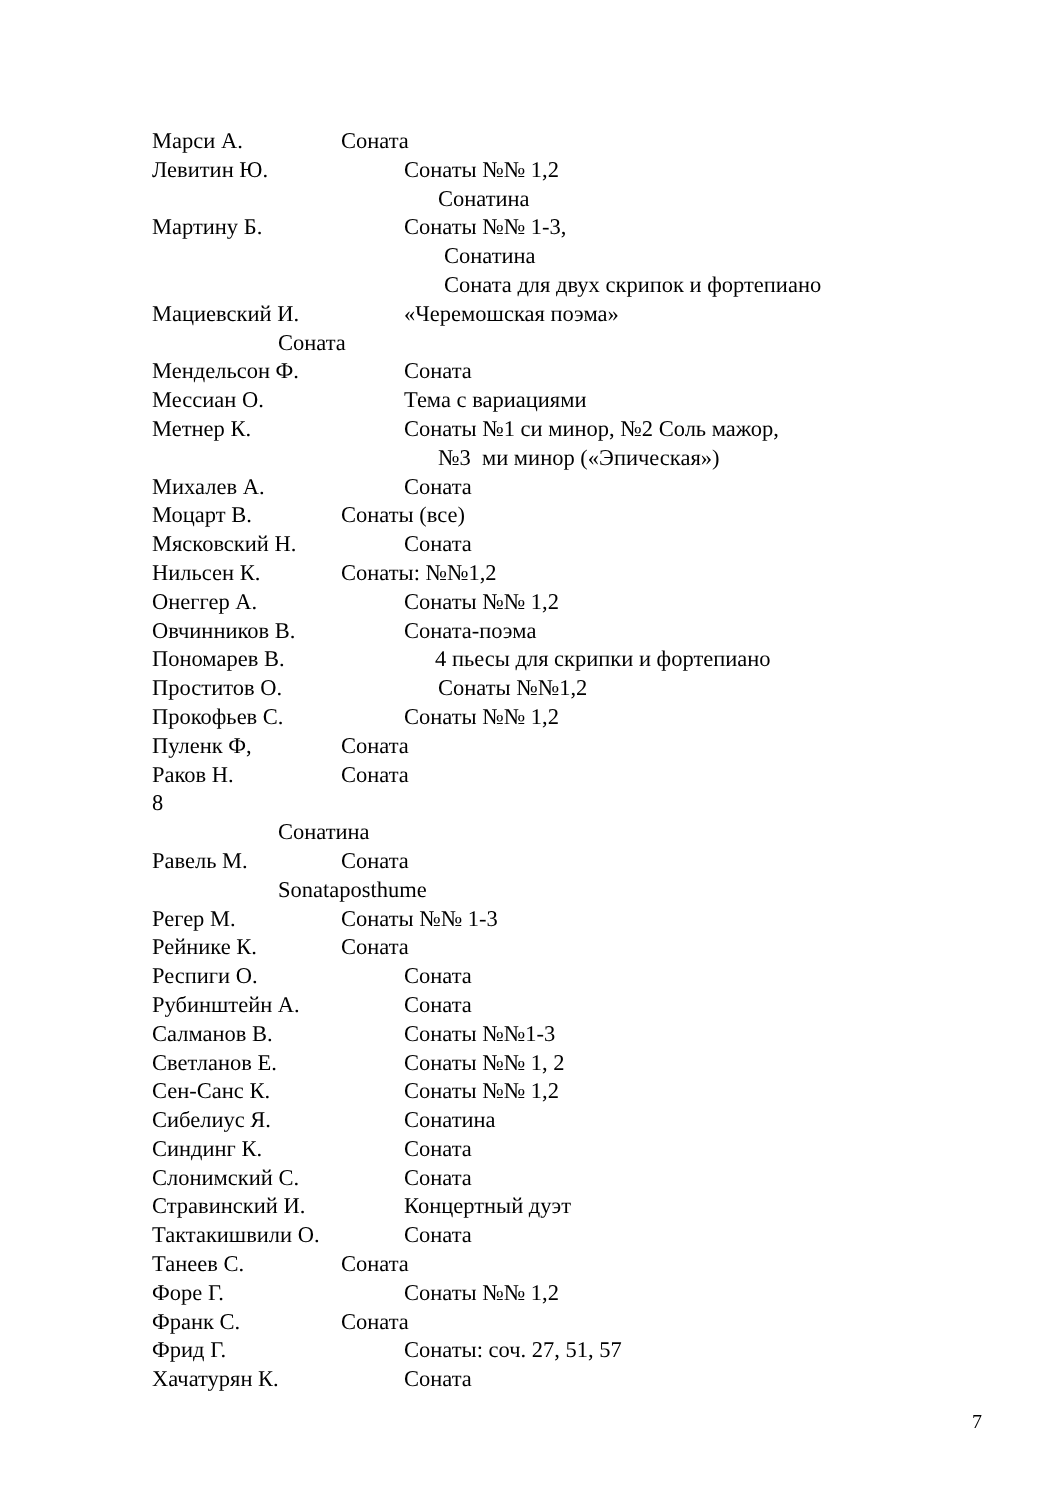Марси А. Соната
Левитин Ю. Сонаты №№ 1,2
Сонатина
Мартину Б. Сонаты №№ 1-3,
Сонатина
Соната для двух скрипок и фортепиано
Мациевский И. «Черемошская поэма»
Соната
Мендельсон Ф. Соната
Мессиан О. Тема с вариациями
Метнер К. Сонаты №1 си минор, №2 Соль мажор,
№3 ми минор («Эпическая»)
Михалев А. Соната
Моцарт В. Сонаты (все)
Мясковский Н. Соната
Нильсен К. Сонаты: №№1,2
Онеггер А. Сонаты №№ 1,2
Овчинников В. Соната-поэма
Пономарев В. 4 пьесы для скрипки и фортепиано
Проститов О. Сонаты №№1,2
Прокофьев С. Сонаты №№ 1,2
Пуленк Ф, Соната
Раков Н. Соната
8
Сонатина
Равель М. Соната
Sonataposthume
Регер М. Сонаты №№ 1-3
Рейнике К. Соната
Респиги О. Соната
Рубинштейн А. Соната
Салманов В. Сонаты №№1-3
Светланов Е. Сонаты №№ 1, 2
Сен-Санс К. Сонаты №№ 1,2
Сибелиус Я. Сонатина
Синдинг К. Соната
Слонимский С. Соната
Стравинский И. Концертный дуэт
Тактакишвили О. Соната
Танеев С. Соната
Форе Г. Сонаты №№ 1,2
Франк С. Соната
Фрид Г. Сонаты: соч. 27, 51, 57
Хачатурян К. Соната
7